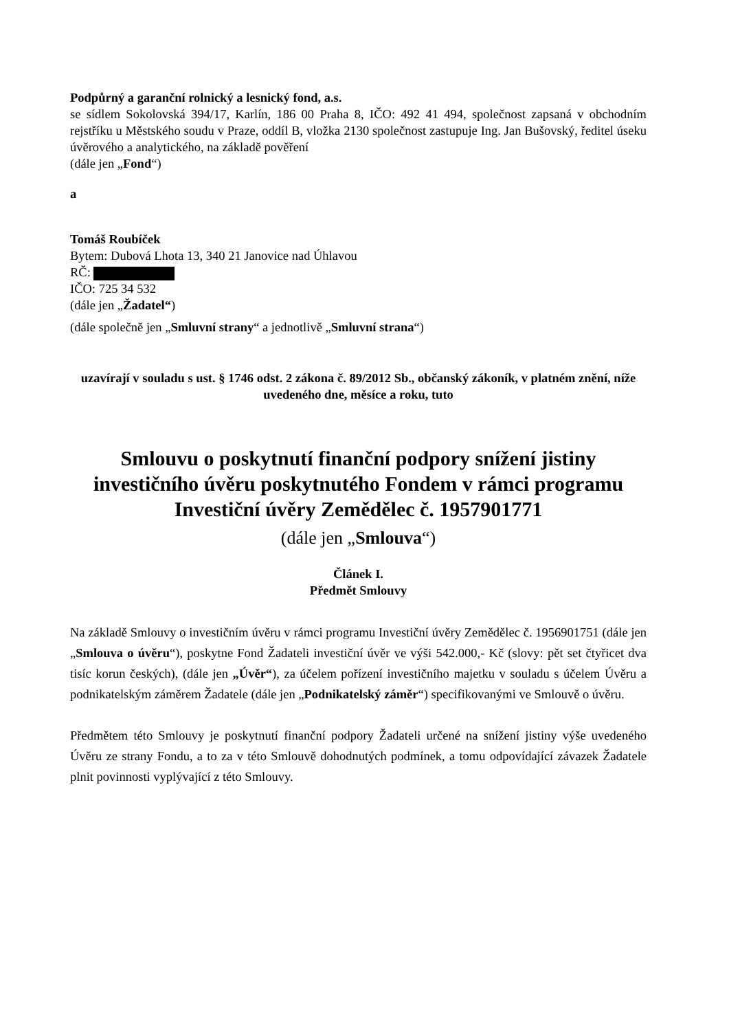Podpůrný a garanční rolnický a lesnický fond, a.s.
se sídlem Sokolovská 394/17, Karlín, 186 00 Praha 8, IČO: 492 41 494, společnost zapsaná v obchodním rejstříku u Městského soudu v Praze, oddíl B, vložka 2130 společnost zastupuje Ing. Jan Bušovský, ředitel úseku úvěrového a analytického, na základě pověření
(dále jen „Fond“)
a
Tomáš Roubíček
Bytem: Dubová Lhota 13, 340 21 Janovice nad Úhlavou
RČ:
IČO: 725 34 532
(dále jen „Žadatel“)
(dále společně jen „Smluvní strany“ a jednotlivě „Smluvní strana“)
uzavírají v souladu s ust. § 1746 odst. 2 zákona č. 89/2012 Sb., občanský zákoník, v platném znění, níže uvedeného dne, měsíce a roku, tuto
Smlouvu o poskytnutí finanční podpory snížení jistiny investičního úvěru poskytnutého Fondem v rámci programu Investiční úvěry Zemědělec č. 1957901771
(dále jen „Smlouva“)
Článek I.
Předmět Smlouvy
Na základě Smlouvy o investičním úvěru v rámci programu Investiční úvěry Zemědělec č. 1956901751 (dále jen „Smlouva o úvěru“), poskytne Fond Žadateli investiční úvěr ve výši 542.000,- Kč (slovy: pět set čtyřicet dva tisíc korun českých), (dále jen „Úvěr“), za účelem pořízení investičního majetku v souladu s účelem Úvěru a podnikatelským záměrem Žadatele (dále jen „Podnikatelský záměr“) specifikovanými ve Smlouvě o úvěru.
Předmětem této Smlouvy je poskytnutí finanční podpory Žadateli určené na snížení jistiny výše uvedeného Úvěru ze strany Fondu, a to za v této Smlouvě dohodnutých podmínek, a tomu odpovídající závazek Žadatele plnit povinnosti vyplývající z této Smlouvy.